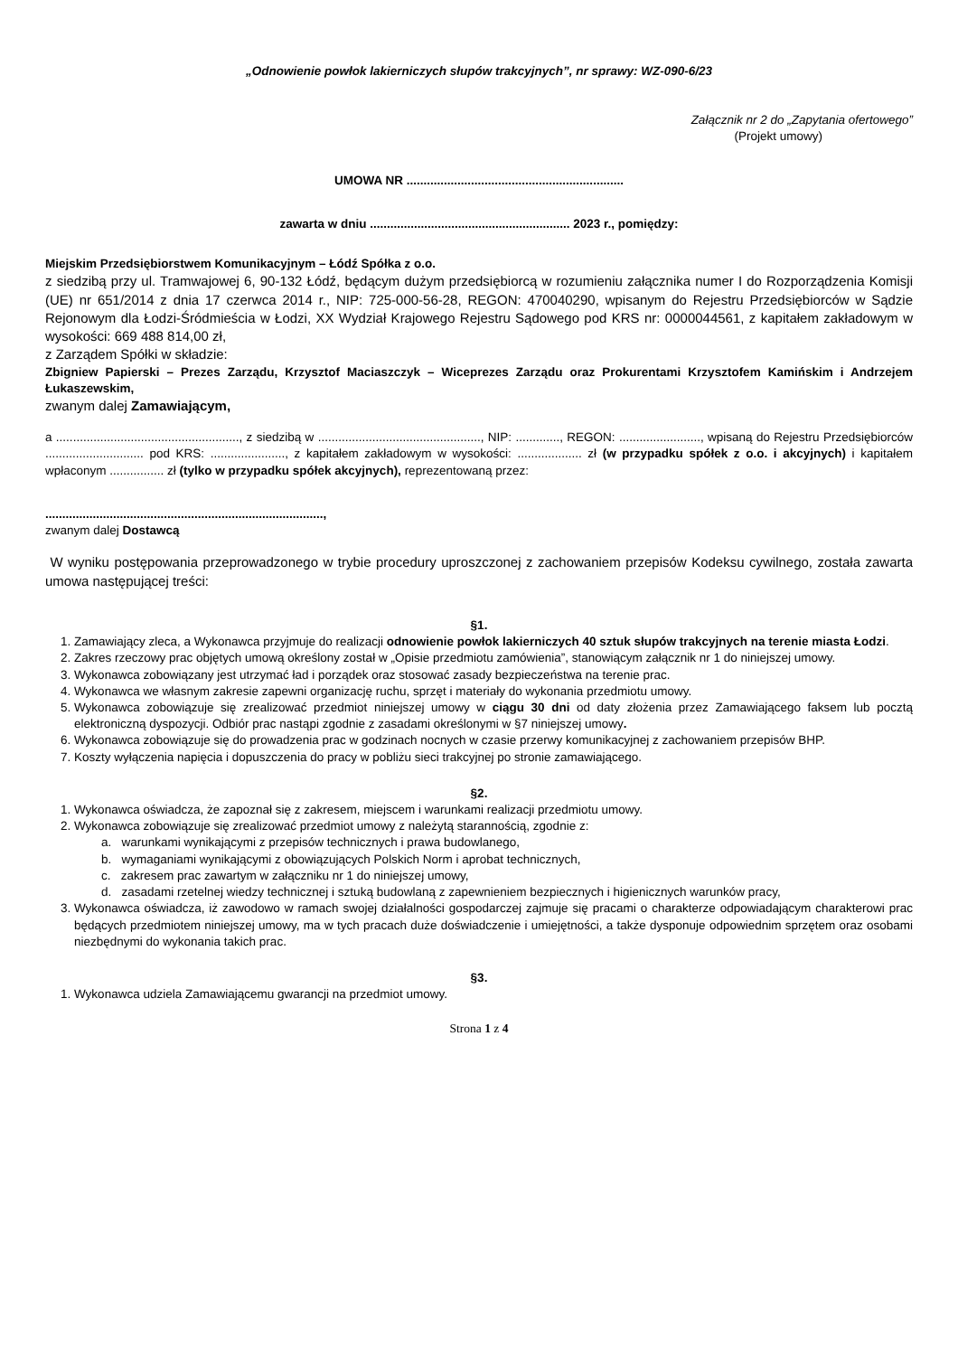„Odnowienie powłok lakierniczych słupów trakcyjnych”, nr sprawy: WZ-090-6/23
Załącznik nr 2 do „Zapytania ofertowego”
(Projekt umowy)
UMOWA NR ................................................................
zawarta w dniu ........................................................... 2023 r., pomiędzy:
Miejskim Przedsiębiorstwem Komunikacyjnym – Łódź Spółka z o.o.
z siedzibą przy ul. Tramwajowej 6, 90-132 Łódź, będącym dużym przedsiębiorcą w rozumieniu załącznika numer I do Rozporządzenia Komisji (UE) nr 651/2014 z dnia 17 czerwca 2014 r., NIP: 725-000-56-28, REGON: 470040290, wpisanym do Rejestru Przedsiębiorców w Sądzie Rejonowym dla Łodzi-Śródmieścia w Łodzi, XX Wydział Krajowego Rejestru Sądowego pod KRS nr: 0000044561, z kapitałem zakładowym w wysokości: 669 488 814,00 zł,
z Zarządem Spółki w składzie:
Zbigniew Papierski – Prezes Zarządu, Krzysztof Maciaszczyk – Wiceprezes Zarządu oraz Prokurentami Krzysztofem Kamińskim i Andrzejem Łukaszewskim,
zwanym dalej Zamawiającym,
a ......................................................, z siedzibą w ................................................, NIP: ............., REGON: ........................, wpisaną do Rejestru Przedsiębiorców ............................. pod KRS: ......................, z kapitałem zakładowym w wysokości: ................... zł (w przypadku spółek z o.o. i akcyjnych) i kapitałem wpłaconym ................ zł (tylko w przypadku spółek akcyjnych), reprezentowaną przez:
..................................................................................,
zwanym dalej Dostawcą
W wyniku postępowania przeprowadzonego w trybie procedury uproszczonej z zachowaniem przepisów Kodeksu cywilnego, została zawarta umowa następującej treści:
§1.
1. Zamawiający zleca, a Wykonawca przyjmuje do realizacji odnowienie powłok lakierniczych 40 sztuk słupów trakcyjnych na terenie miasta Łodzi.
2. Zakres rzeczowy prac objętych umową określony został w „Opisie przedmiotu zamówienia”, stanowiącym załącznik nr 1 do niniejszej umowy.
3. Wykonawca zobowiązany jest utrzymać ład i porządek oraz stosować zasady bezpieczeństwa na terenie prac.
4. Wykonawca we własnym zakresie zapewni organizację ruchu, sprzęt i materiały do wykonania przedmiotu umowy.
5. Wykonawca zobowiązuje się zrealizować przedmiot niniejszej umowy w ciągu 30 dni od daty złożenia przez Zamawiającego faksem lub pocztą elektroniczną dyspozycji. Odbiór prac nastąpi zgodnie z zasadami określonymi w §7 niniejszej umowy.
6. Wykonawca zobowiązuje się do prowadzenia prac w godzinach nocnych w czasie przerwy komunikacyjnej z zachowaniem przepisów BHP.
7. Koszty wyłączenia napięcia i dopuszczenia do pracy w pobliżu sieci trakcyjnej po stronie zamawiającego.
§2.
1. Wykonawca oświadcza, że zapoznał się z zakresem, miejscem i warunkami realizacji przedmiotu umowy.
2. Wykonawca zobowiązuje się zrealizować przedmiot umowy z należytą starannością, zgodnie z:
a. warunkami wynikającymi z przepisów technicznych i prawa budowlanego,
b. wymaganiami wynikającymi z obowiązujących Polskich Norm i aprobat technicznych,
c. zakresem prac zawartym w załączniku nr 1 do niniejszej umowy,
d. zasadami rzetelnej wiedzy technicznej i sztuką budowlaną z zapewnieniem bezpiecznych i higienicznych warunków pracy,
3. Wykonawca oświadcza, iż zawodowo w ramach swojej działalności gospodarczej zajmuje się pracami o charakterze odpowiadającym charakterowi prac będących przedmiotem niniejszej umowy, ma w tych pracach duże doświadczenie i umiejętności, a także dysponuje odpowiednim sprzętem oraz osobami niezbędnymi do wykonania takich prac.
§3.
1. Wykonawca udziela Zamawiającemu gwarancji na przedmiot umowy.
Strona 1 z 4